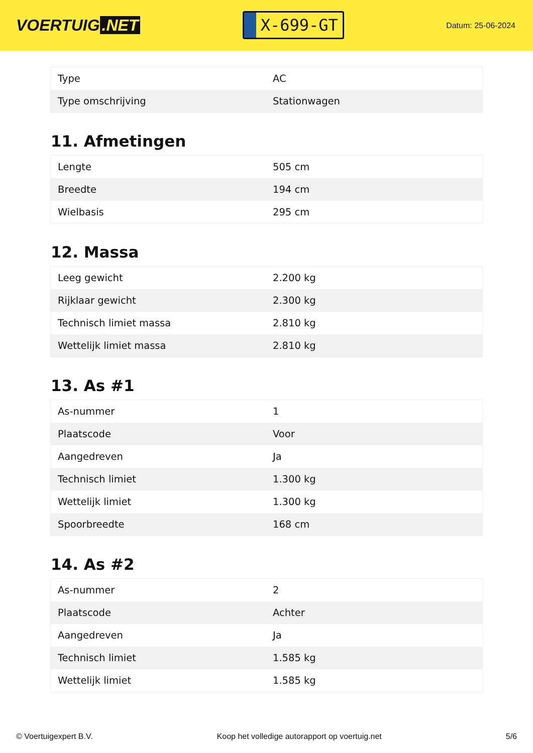VOERTUIG.NET
X-699-GT
Datum: 25-06-2024
| Type | AC |
| Type omschrijving | Stationwagen |
11. Afmetingen
| Lengte | 505 cm |
| Breedte | 194 cm |
| Wielbasis | 295 cm |
12. Massa
| Leeg gewicht | 2.200 kg |
| Rijklaar gewicht | 2.300 kg |
| Technisch limiet massa | 2.810 kg |
| Wettelijk limiet massa | 2.810 kg |
13. As #1
| As-nummer | 1 |
| Plaatscode | Voor |
| Aangedreven | Ja |
| Technisch limiet | 1.300 kg |
| Wettelijk limiet | 1.300 kg |
| Spoorbreedte | 168 cm |
14. As #2
| As-nummer | 2 |
| Plaatscode | Achter |
| Aangedreven | Ja |
| Technisch limiet | 1.585 kg |
| Wettelijk limiet | 1.585 kg |
© Voertuigexpert B.V. Koop het volledige autorapport op voertuig.net 5/6